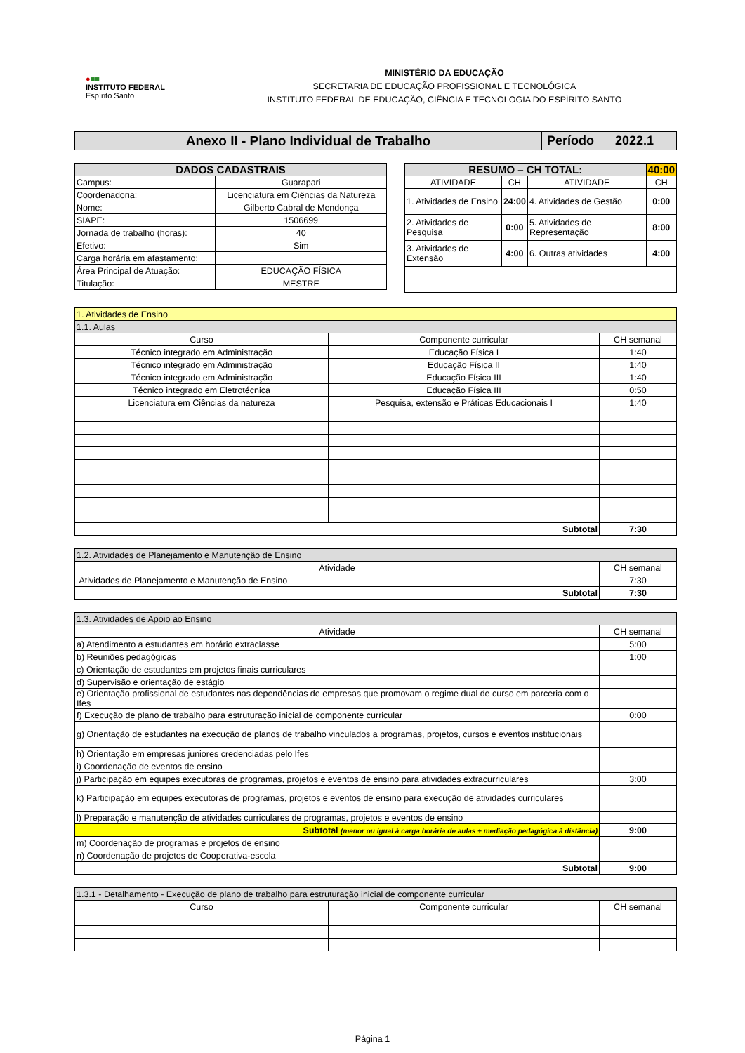●■■
INSTITUTO FEDERAL
Espírito Santo
MINISTÉRIO DA EDUCAÇÃO
SECRETARIA DE EDUCAÇÃO PROFISSIONAL E TECNOLÓGICA
INSTITUTO FEDERAL DE EDUCAÇÃO, CIÊNCIA E TECNOLOGIA DO ESPÍRITO SANTO
| Anexo II - Plano Individual de Trabalho | Período 2022.1 |
| DADOS CADASTRAIS | |
| --- | --- |
| Campus: | Guarapari |
| Coordenadoria: | Licenciatura em Ciências da Natureza |
| Nome: | Gilberto Cabral de Mendonça |
| SIAPE: | 1506699 |
| Jornada de trabalho (horas): | 40 |
| Efetivo: | Sim |
| Carga horária em afastamento: | |
| Área Principal de Atuação: | EDUCAÇÃO FÍSICA |
| Titulação: | MESTRE |
| RESUMO – CH TOTAL: | | | 40:00 |
| --- | --- | --- | --- |
| ATIVIDADE | CH | ATIVIDADE | CH |
| 1. Atividades de Ensino | 24:00 | 4. Atividades de Gestão | 0:00 |
| 2. Atividades de Pesquisa | 0:00 | 5. Atividades de Representação | 8:00 |
| 3. Atividades de Extensão | 4:00 | 6. Outras atividades | 4:00 |
| 1. Atividades de Ensino | | |
| 1.1. Aulas | | |
| Curso | Componente curricular | CH semanal |
| Técnico integrado em Administração | Educação Física I | 1:40 |
| Técnico integrado em Administração | Educação Física II | 1:40 |
| Técnico integrado em Administração | Educação Física III | 1:40 |
| Técnico integrado em Eletrotécnica | Educação Física III | 0:50 |
| Licenciatura em Ciências da natureza | Pesquisa, extensão e Práticas Educacionais I | 1:40 |
| Subtotal | | 7:30 |
| 1.2. Atividades de Planejamento e Manutenção de Ensino | |
| Atividade | CH semanal |
| Atividades de Planejamento e Manutenção de Ensino | 7:30 |
| Subtotal | 7:30 |
| 1.3. Atividades de Apoio ao Ensino | |
| Atividade | CH semanal |
| a) Atendimento a estudantes em horário extraclasse | 5:00 |
| b) Reuniões pedagógicas | 1:00 |
| c) Orientação de estudantes em projetos finais curriculares | |
| d) Supervisão e orientação de estágio | |
| e) Orientação profissional de estudantes nas dependências de empresas que promovam o regime dual de curso em parceria com o Ifes | |
| f) Execução de plano de trabalho para estruturação inicial de componente curricular | 0:00 |
| g) Orientação de estudantes na execução de planos de trabalho vinculados a programas, projetos, cursos e eventos institucionais | |
| h) Orientação em empresas juniores credenciadas pelo Ifes | |
| i) Coordenação de eventos de ensino | |
| j) Participação em equipes executoras de programas, projetos e eventos de ensino para atividades extracurriculares | 3:00 |
| k) Participação em equipes executoras de programas, projetos e eventos de ensino para execução de atividades curriculares | |
| l) Preparação e manutenção de atividades curriculares de programas, projetos e eventos de ensino | |
| Subtotal (menor ou igual à carga horária de aulas + mediação pedagógica à distância) | 9:00 |
| m) Coordenação de programas e projetos de ensino | |
| n) Coordenação de projetos de Cooperativa-escola | |
| Subtotal | 9:00 |
| 1.3.1 - Detalhamento - Execução de plano de trabalho para estruturação inicial de componente curricular | | |
| Curso | Componente curricular | CH semanal |
Página 1